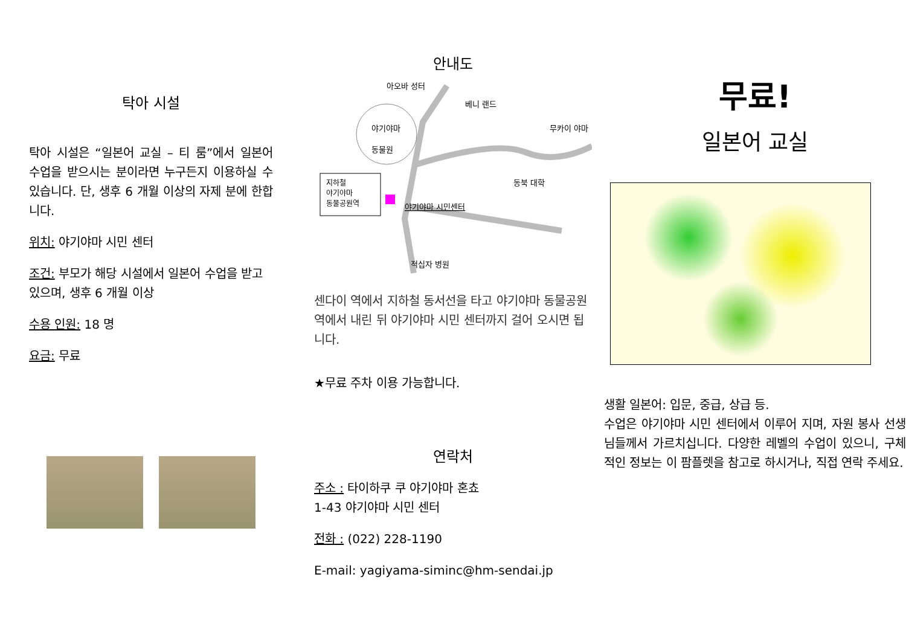탁아 시설
탁아 시설은 “일본어 교실 – 티 룸”에서 일본어 수업을 받으시는 분이라면 누구든지 이용하실 수 있습니다. 단, 생후 6 개월 이상의 자제 분에 한합니다.
위치: 야기야마 시민 센터
조건: 부모가 해당 시설에서 일본어 수업을 받고 있으며, 생후 6 개월 이상
수용 인원: 18 명
요금: 무료
안내도
야기야마
동물원
아오바 성터
베니 랜드
무카이 야마
동북 대학
지하철
야기야마
동물공원역
야기야마 시민센터
적십자 병원
센다이 역에서 지하철 동서선을 타고 야기야마 동물공원역에서 내린 뒤 야기야마 시민 센터까지 걸어 오시면 됩니다.
★무료 주차 이용 가능합니다.
연락처
주소 : 타이하쿠 쿠 야기야마 혼쵸
1-43 야기야마 시민 센터
전화 : (022) 228-1190
E-mail: yagiyama-siminc@hm-sendai.jp
무료!
일본어 교실
생활 일본어: 입문, 중급, 상급 등.
수업은 야기야마 시민 센터에서 이루어 지며, 자원 봉사 선생님들께서 가르치십니다. 다양한 레벨의 수업이 있으니, 구체적인 정보는 이 팜플렛을 참고로 하시거나, 직접 연락 주세요.